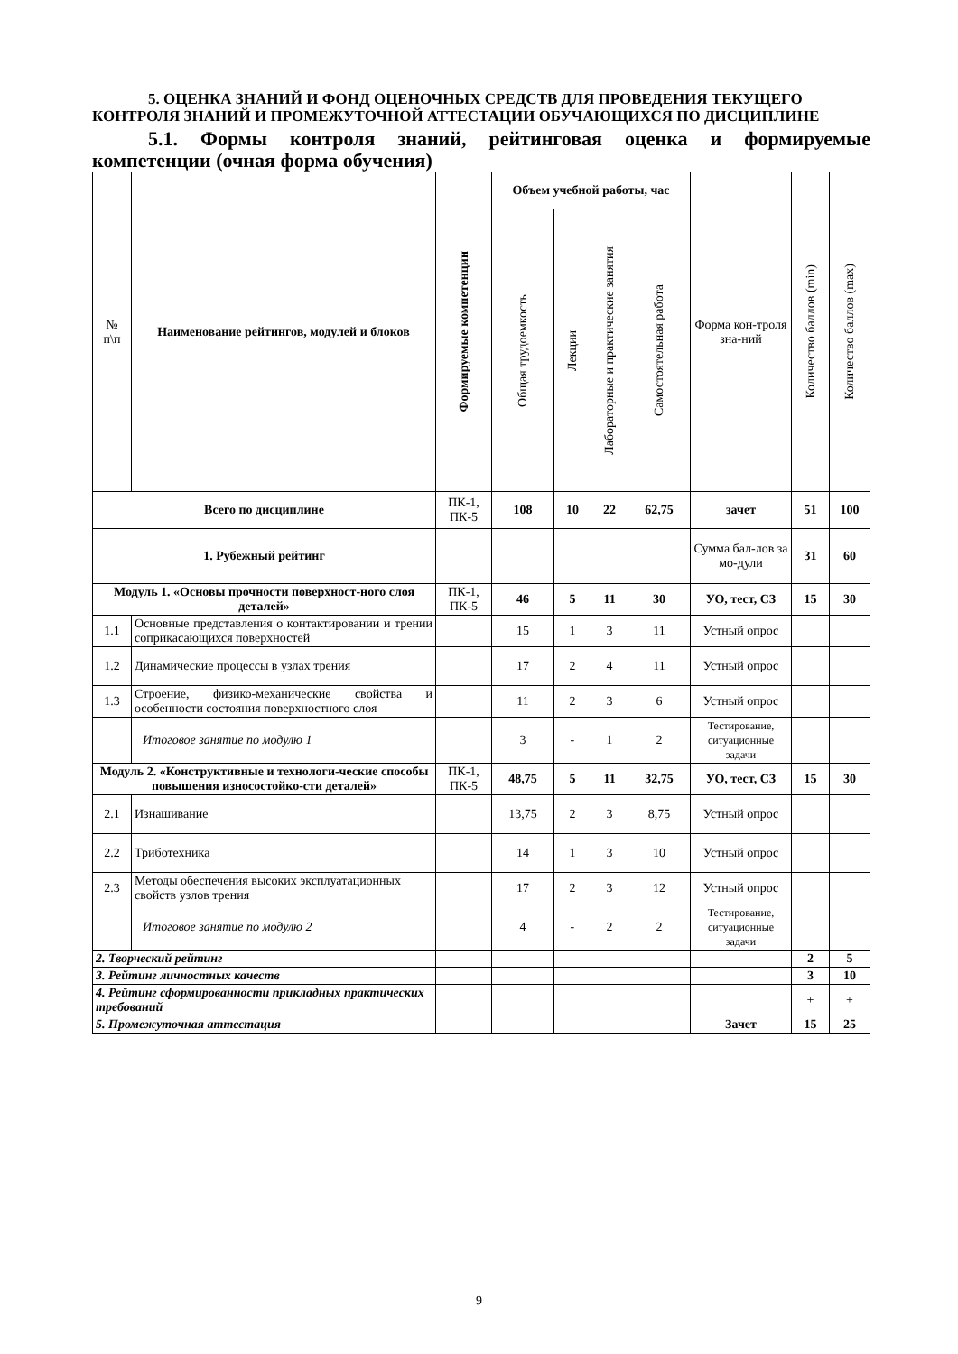5. ОЦЕНКА ЗНАНИЙ И ФОНД ОЦЕНОЧНЫХ СРЕДСТВ ДЛЯ ПРОВЕДЕНИЯ ТЕКУЩЕГО КОНТРОЛЯ ЗНАНИЙ И ПРОМЕЖУТОЧНОЙ АТТЕСТАЦИИ ОБУЧАЮЩИХСЯ ПО ДИСЦИПЛИНЕ
5.1. Формы контроля знаний, рейтинговая оценка и формируемые компетенции (очная форма обучения)
| № п\п | Наименование рейтингов, модулей и блоков | Формируемые компетенции | Объем учебной работы, час | | | | Форма кон-троля зна-ний | Количество баллов (min) | Количество баллов (max) |
| --- | --- | --- | --- | --- | --- | --- | --- | --- | --- |
| | | | Общая трудоемкость | Лекции | Лабораторные и практические занятия | Самостоятельная работа | | | |
| Всего по дисциплине | | ПК-1, ПК-5 | 108 | 10 | 22 | 62,75 | зачет | 51 | 100 |
| 1. Рубежный рейтинг | | | | | | | Сумма бал-лов за мо-дули | 31 | 60 |
| Модуль 1. «Основы прочности поверхност-ного слоя деталей» | | ПК-1, ПК-5 | 46 | 5 | 11 | 30 | УО, тест, СЗ | 15 | 30 |
| 1.1 | Основные представления о контактировании и трении соприкасающихся поверхностей | | 15 | 1 | 3 | 11 | Устный опрос | | |
| 1.2 | Динамические процессы в узлах трения | | 17 | 2 | 4 | 11 | Устный опрос | | |
| 1.3 | Строение, физико-механические свойства и особенности состояния поверхностного слоя | | 11 | 2 | 3 | 6 | Устный опрос | | |
| | Итоговое занятие по модулю 1 | | 3 | - | 1 | 2 | Тестирование, ситуационные задачи | | |
| Модуль 2. «Конструктивные и технологи-ческие способы повышения износостойко-сти деталей» | | ПК-1, ПК-5 | 48,75 | 5 | 11 | 32,75 | УО, тест, СЗ | 15 | 30 |
| 2.1 | Изнашивание | | 13,75 | 2 | 3 | 8,75 | Устный опрос | | |
| 2.2 | Триботехника | | 14 | 1 | 3 | 10 | Устный опрос | | |
| 2.3 | Методы обеспечения высоких эксплуатационных свойств узлов трения | | 17 | 2 | 3 | 12 | Устный опрос | | |
| | Итоговое занятие по модулю 2 | | 4 | - | 2 | 2 | Тестирование, ситуационные задачи | | |
| 2. Творческий рейтинг | | | | | | | | 2 | 5 |
| 3. Рейтинг личностных качеств | | | | | | | | 3 | 10 |
| 4. Рейтинг сформированности прикладных практических требований | | | | | | | | + | + |
| 5. Промежуточная аттестация | | | | | | | Зачет | 15 | 25 |
9